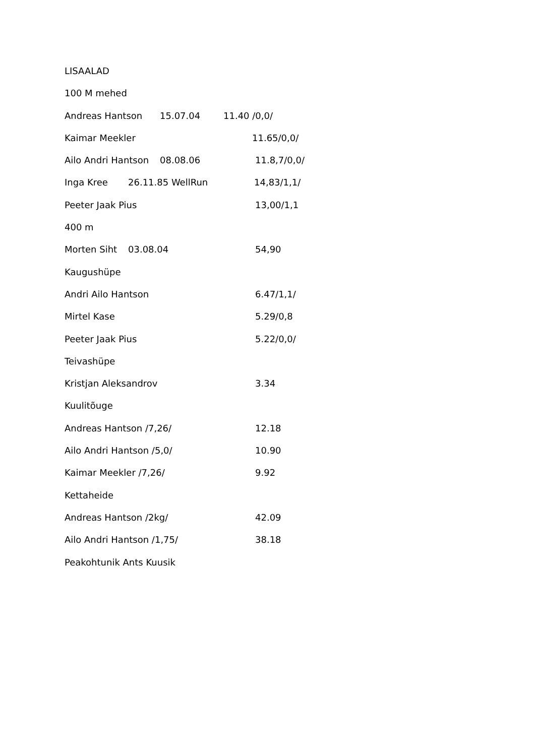LISAALAD
100 M mehed
Andreas Hantson 15.07.04 11.40 /0,0/
Kaimar Meekler 11.65/0,0/
Ailo Andri Hantson 08.08.06 11.8,7/0,0/
Inga Kree 26.11.85 WellRun 14,83/1,1/
Peeter Jaak Pius 13,00/1,1
400 m
Morten Siht 03.08.04 54,90
Kaugushüpe
Andri Ailo Hantson 6.47/1,1/
Mirtel Kase 5.29/0,8
Peeter Jaak Pius 5.22/0,0/
Teivashüpe
Kristjan Aleksandrov 3.34
Kuulitõuge
Andreas Hantson /7,26/ 12.18
Ailo Andri Hantson /5,0/ 10.90
Kaimar Meekler /7,26/ 9.92
Kettaheide
Andreas Hantson /2kg/ 42.09
Ailo Andri Hantson /1,75/ 38.18
Peakohtunik Ants Kuusik